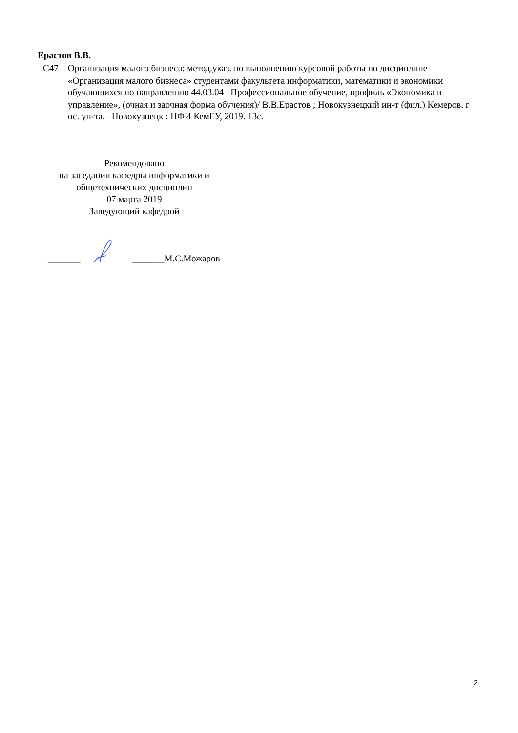Ерастов В.В.
С47 Организация малого бизнеса: метод.указ. по выполнению курсовой работы по дисциплине «Организация малого бизнеса» студентами факультета информатики, математики и экономики обучающихся по направлению 44.03.04 –Профессиональное обучение, профиль «Экономика и управление», (очная и заочная форма обучения)/ В.В.Ерастов ; Новокузнецкий ин-т (фил.) Кемеров. г ос. ун-та. –Новокузнецк : НФИ КемГУ, 2019. 13с.
Рекомендовано
на заседании кафедры информатики и
общетехнических дисциплин
07 марта 2019
Заведующий кафедрой
_______ _______М.С.Можаров
2